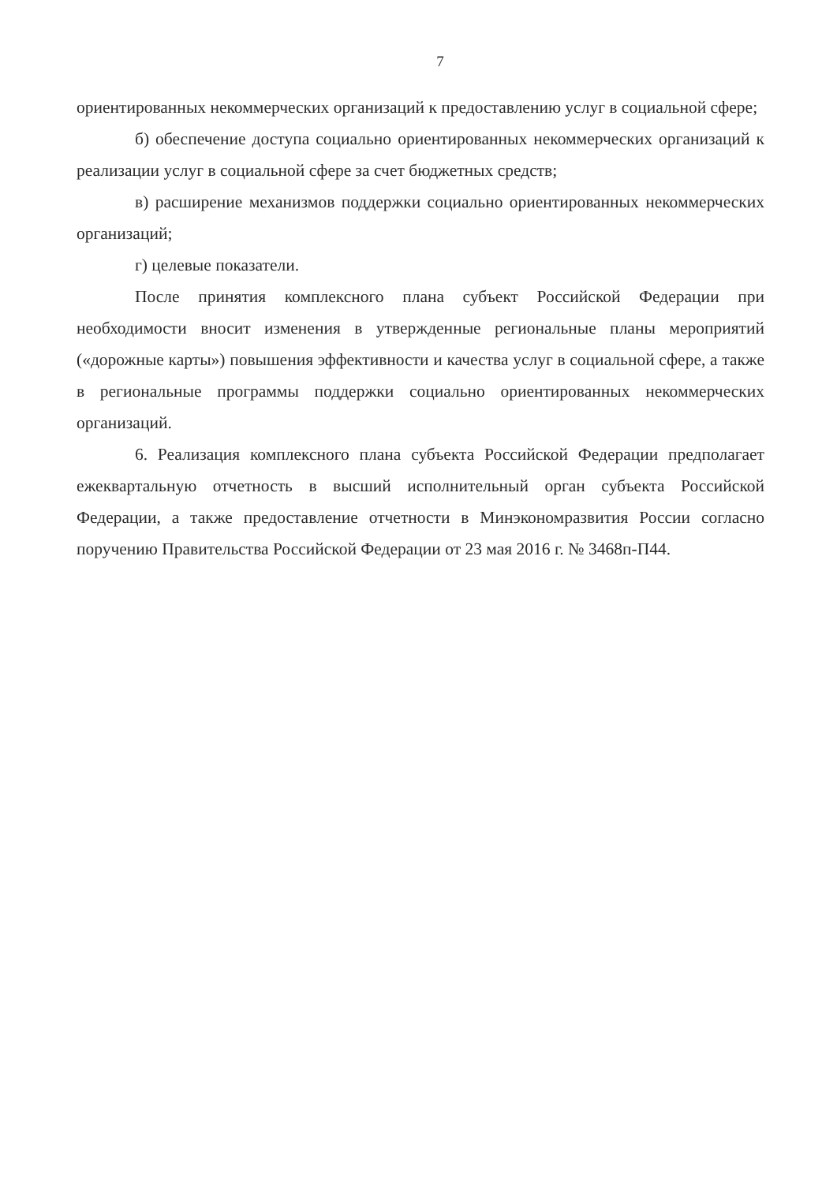7
ориентированных некоммерческих организаций к предоставлению услуг в социальной сфере;
б) обеспечение доступа социально ориентированных некоммерческих организаций к реализации услуг в социальной сфере за счет бюджетных средств;
в) расширение механизмов поддержки социально ориентированных некоммерческих организаций;
г) целевые показатели.
После принятия комплексного плана субъект Российской Федерации при необходимости вносит изменения в утвержденные региональные планы мероприятий («дорожные карты») повышения эффективности и качества услуг в социальной сфере, а также в региональные программы поддержки социально ориентированных некоммерческих организаций.
6. Реализация комплексного плана субъекта Российской Федерации предполагает ежеквартальную отчетность в высший исполнительный орган субъекта Российской Федерации, а также предоставление отчетности в Минэкономразвития России согласно поручению Правительства Российской Федерации от 23 мая 2016 г. № 3468п-П44.